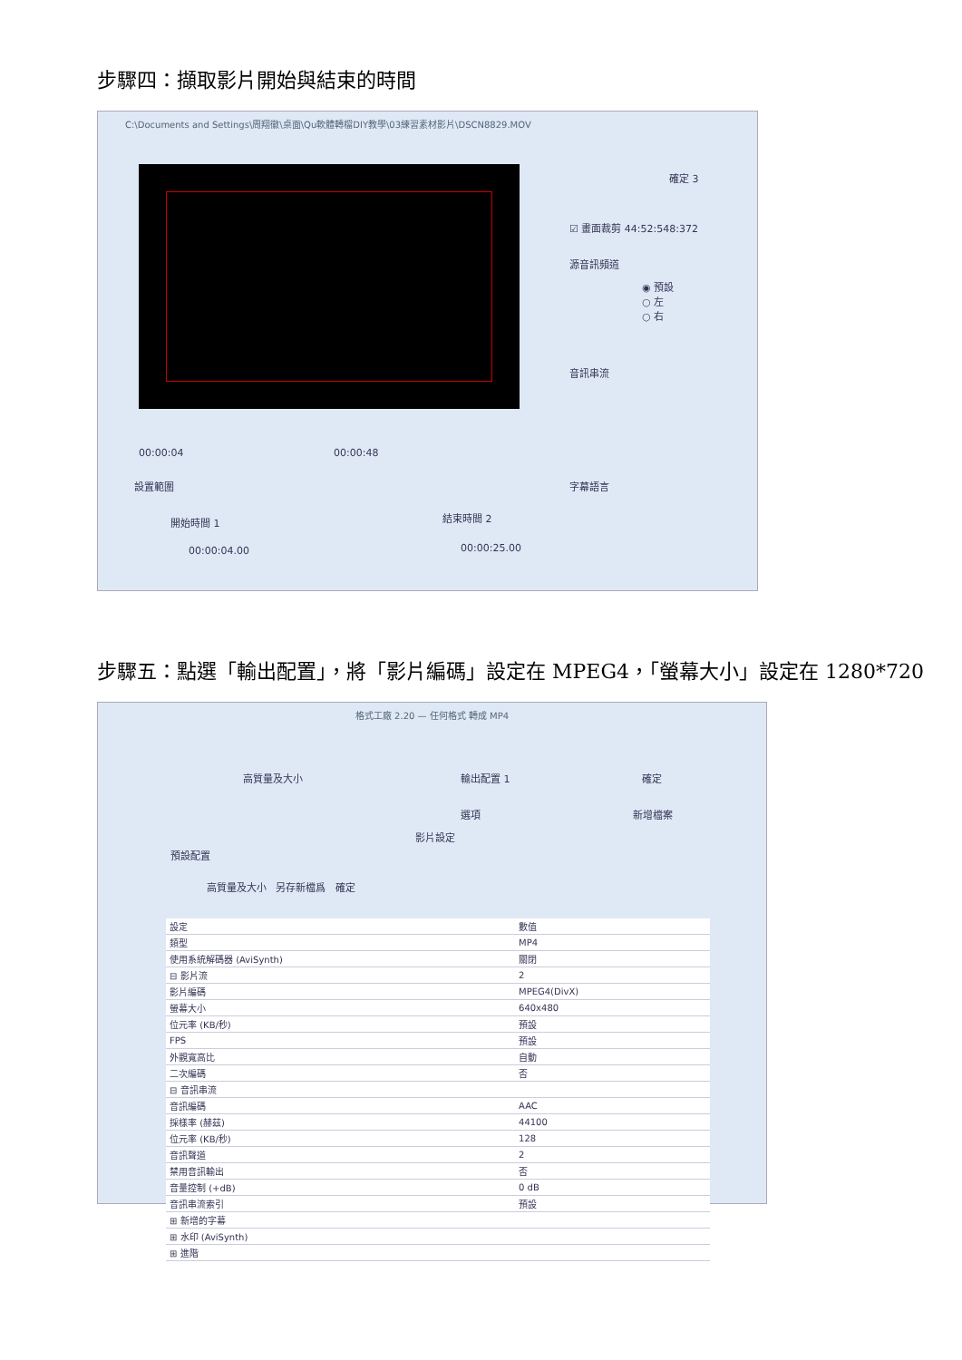步驟四：擷取影片開始與結束的時間
C:\Documents and Settings\周翔徽\桌面\Qu軟體轉檔DIY教學\03練習素材影片\DSCN8829.MOV
00:00:04 00:00:48
設置範圍
開始時間 1 結束時間 2
00:00:04.00 00:00:25.00
確定 3
☑ 畫面裁剪 44:52:548:372
源音訊頻道
◉ 預設
○ 左
○ 右
音訊串流
字幕語言
步驟五：點選「輸出配置」，將「影片編碼」設定在 MPEG4，「螢幕大小」設定在 1280*720
格式工廠 2.20 — 任何格式 轉成 MP4
高質量及大小 輸出配置 1 確定
選項 新增檔案
影片設定
預設配置
高質量及大小 另存新檔爲 確定
| 設定 | 數值 |
| 類型 | MP4 |
| 使用系統解碼器 (AviSynth) | 關閉 |
| ⊟ 影片流 | 2 |
| 影片編碼 | MPEG4(DivX) |
| 螢幕大小 | 640x480 |
| 位元率 (KB/秒) | 預設 |
| FPS | 預設 |
| 外觀寬高比 | 自動 |
| 二次編碼 | 否 |
| ⊟ 音訊串流 | |
| 音訊編碼 | AAC |
| 採樣率 (赫茲) | 44100 |
| 位元率 (KB/秒) | 128 |
| 音訊聲道 | 2 |
| 禁用音訊輸出 | 否 |
| 音量控制 (+dB) | 0 dB |
| 音訊串流索引 | 預設 |
| ⊞ 新增的字幕 | |
| ⊞ 水印 (AviSynth) | |
| ⊞ 進階 | |